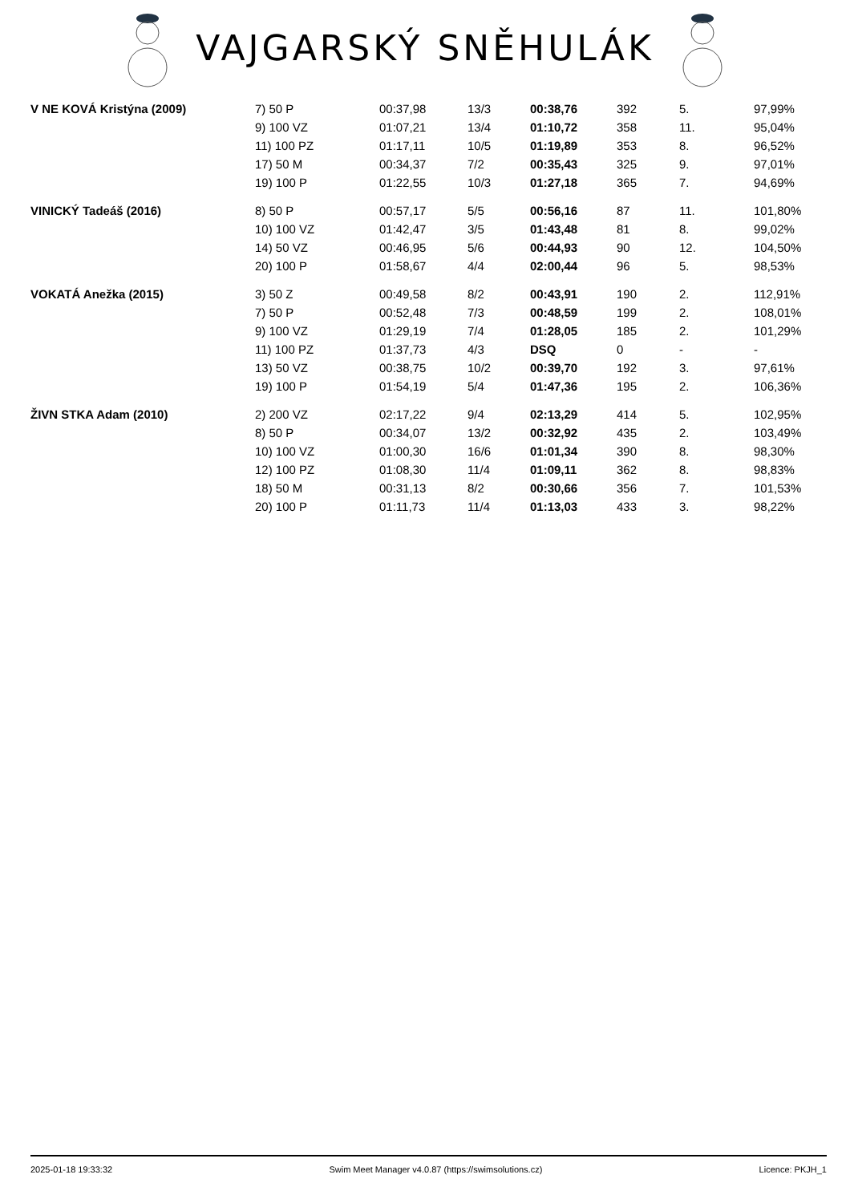VAJGARSKÝ SNĚHULÁK
| V NE KOVÁ Kristýna (2009) | 7) 50 P | 00:37,98 | 13/3 | 00:38,76 | 392 | 5. | 97,99% |
| | 9) 100 VZ | 01:07,21 | 13/4 | 01:10,72 | 358 | 11. | 95,04% |
| | 11) 100 PZ | 01:17,11 | 10/5 | 01:19,89 | 353 | 8. | 96,52% |
| | 17) 50 M | 00:34,37 | 7/2 | 00:35,43 | 325 | 9. | 97,01% |
| | 19) 100 P | 01:22,55 | 10/3 | 01:27,18 | 365 | 7. | 94,69% |
| VINICKÝ Tadeáš (2016) | 8) 50 P | 00:57,17 | 5/5 | 00:56,16 | 87 | 11. | 101,80% |
| | 10) 100 VZ | 01:42,47 | 3/5 | 01:43,48 | 81 | 8. | 99,02% |
| | 14) 50 VZ | 00:46,95 | 5/6 | 00:44,93 | 90 | 12. | 104,50% |
| | 20) 100 P | 01:58,67 | 4/4 | 02:00,44 | 96 | 5. | 98,53% |
| VOKATÁ Anežka (2015) | 3) 50 Z | 00:49,58 | 8/2 | 00:43,91 | 190 | 2. | 112,91% |
| | 7) 50 P | 00:52,48 | 7/3 | 00:48,59 | 199 | 2. | 108,01% |
| | 9) 100 VZ | 01:29,19 | 7/4 | 01:28,05 | 185 | 2. | 101,29% |
| | 11) 100 PZ | 01:37,73 | 4/3 | DSQ | 0 | - | - |
| | 13) 50 VZ | 00:38,75 | 10/2 | 00:39,70 | 192 | 3. | 97,61% |
| | 19) 100 P | 01:54,19 | 5/4 | 01:47,36 | 195 | 2. | 106,36% |
| ŽIVN STKA Adam (2010) | 2) 200 VZ | 02:17,22 | 9/4 | 02:13,29 | 414 | 5. | 102,95% |
| | 8) 50 P | 00:34,07 | 13/2 | 00:32,92 | 435 | 2. | 103,49% |
| | 10) 100 VZ | 01:00,30 | 16/6 | 01:01,34 | 390 | 8. | 98,30% |
| | 12) 100 PZ | 01:08,30 | 11/4 | 01:09,11 | 362 | 8. | 98,83% |
| | 18) 50 M | 00:31,13 | 8/2 | 00:30,66 | 356 | 7. | 101,53% |
| | 20) 100 P | 01:11,73 | 11/4 | 01:13,03 | 433 | 3. | 98,22% |
2025-01-18 19:33:32 Swim Meet Manager v4.0.87 (https://swimsolutions.cz) Licence: PKJH_1